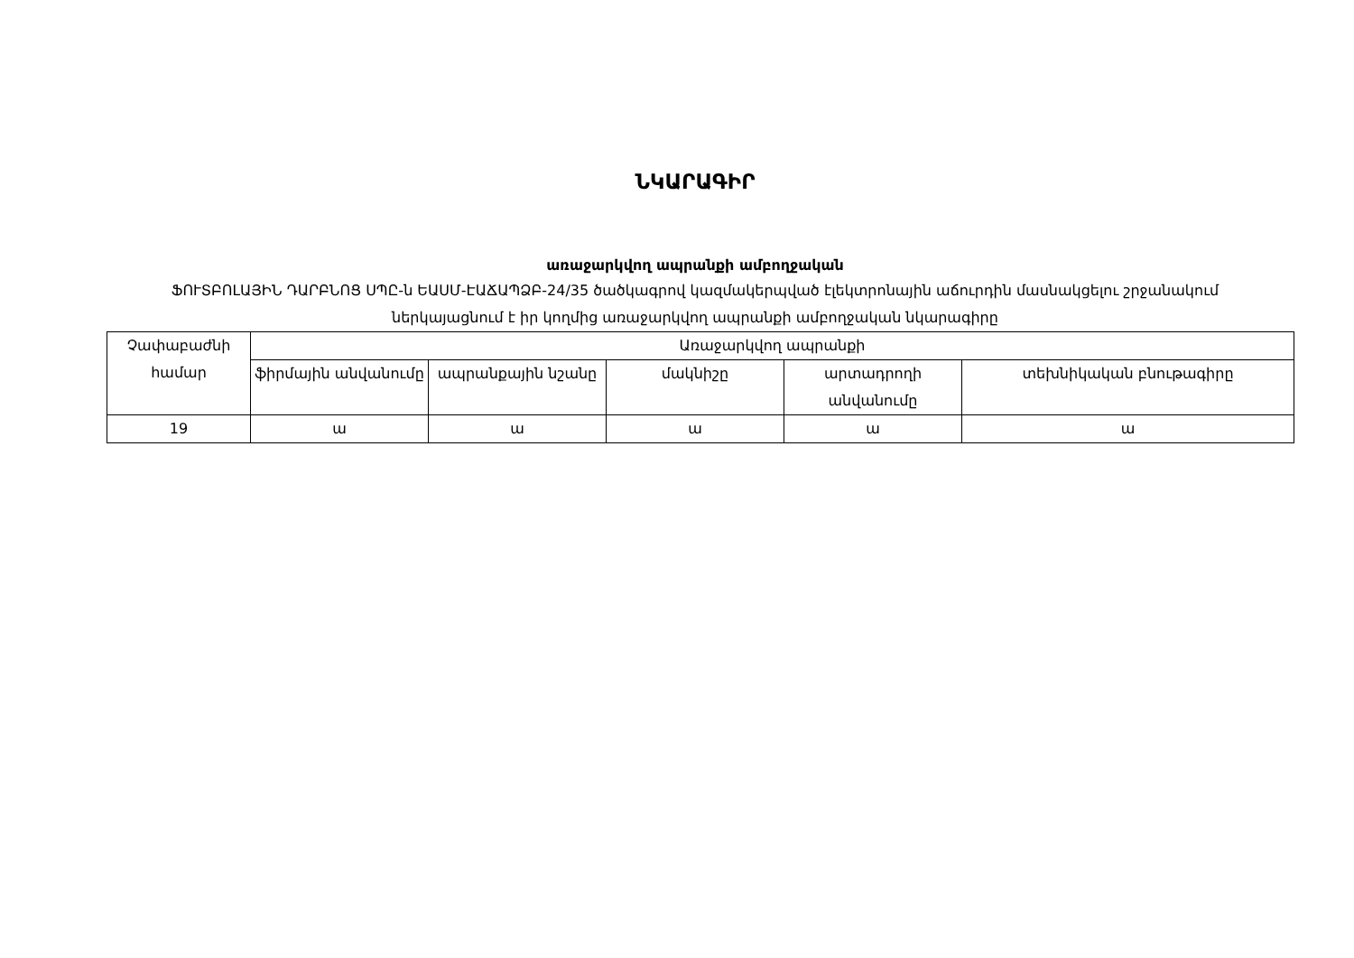ՆԿԱՐԱԳԻՐ
առաջարկվող ապրանքի ամբողջական
ՖՈՒՏԲՈԼԱՅԻՆ ԴԱՐԲՆՈՑ ՍՊԸ-ն ԵԱՍՄ-ԷԱՃԱՊՁԲ-24/35 ծածկագրով կազմակերպված էլեկտրոնային աճուրդին մասնակցելու շրջանակում ներկայացնում է իր կողմից առաջարկվող ապրանքի ամբողջական նկարագիրը
| Չափաբաժնի համար | Առաջարկվող ապրանքի | | | | |
| --- | --- | --- | --- | --- | --- |
| | ֆիրմային անվանումը | ապրանքային նշանը | մակնիշը | արտադրողի անվանումը | տեխնիկական բնութագիրը |
| 19 | ա | ա | ա | ա | ա |